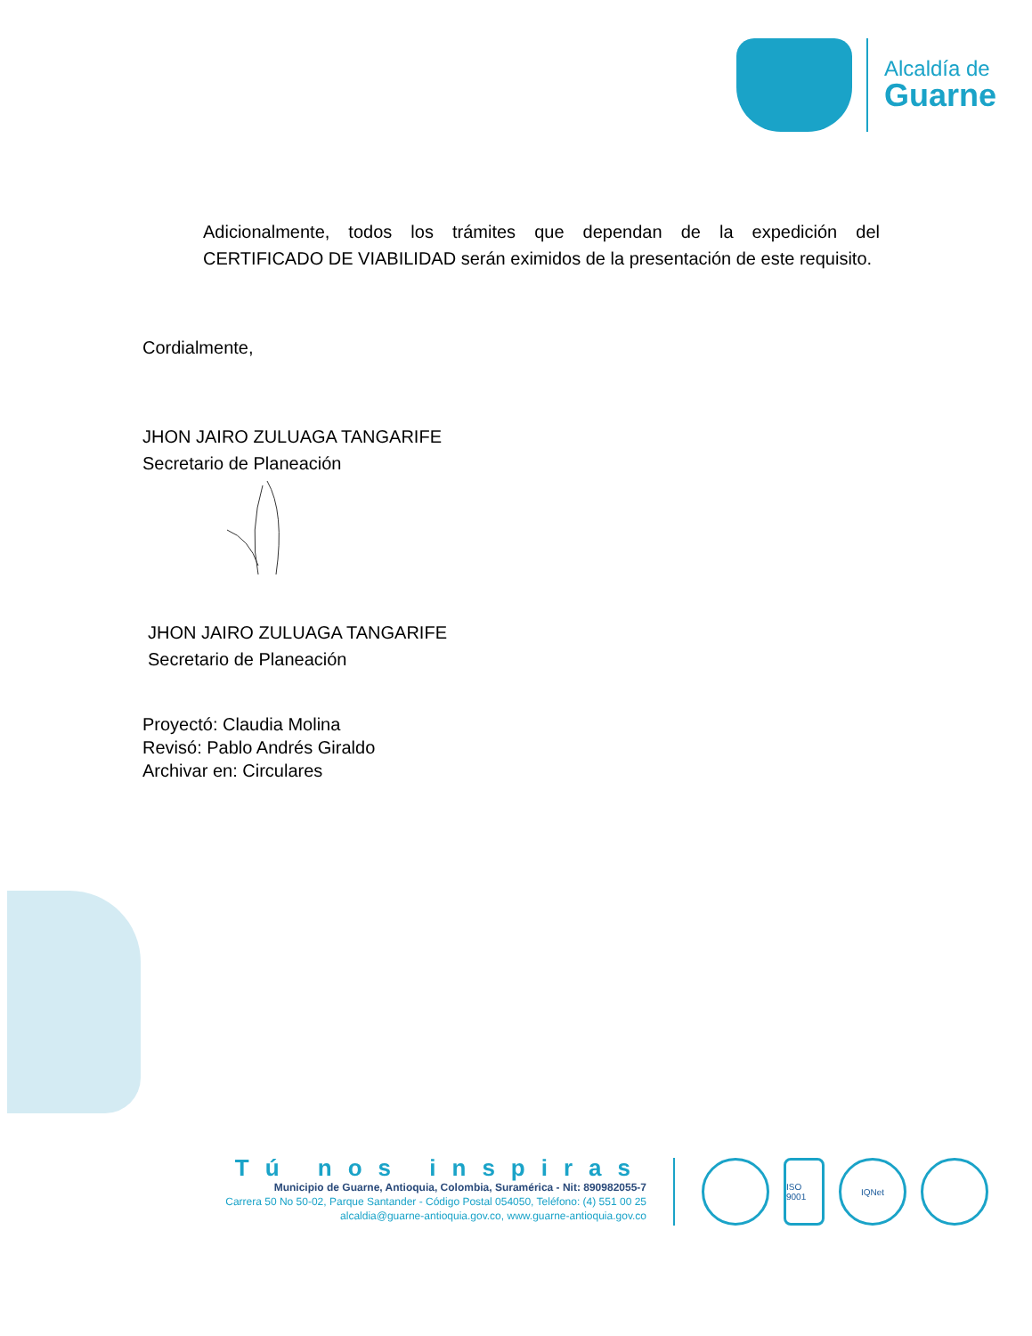Alcaldía de
Guarne
Adicionalmente, todos los trámites que dependan de la expedición del CERTIFICADO DE VIABILIDAD serán eximidos de la presentación de este requisito.
Cordialmente,
JHON JAIRO ZULUAGA TANGARIFE
Secretario de Planeación
JHON JAIRO ZULUAGA TANGARIFE
Secretario de Planeación
Proyectó: Claudia Molina
Revisó: Pablo Andrés Giraldo
Archivar en: Circulares
Tú nos inspiras
Municipio de Guarne, Antioquia, Colombia, Suramérica - Nit: 890982055-7
Carrera 50 No 50-02, Parque Santander - Código Postal 054050, Teléfono: (4) 551 00 25
alcaldia@guarne-antioquia.gov.co, www.guarne-antioquia.gov.co
ISO 9001
IQNet